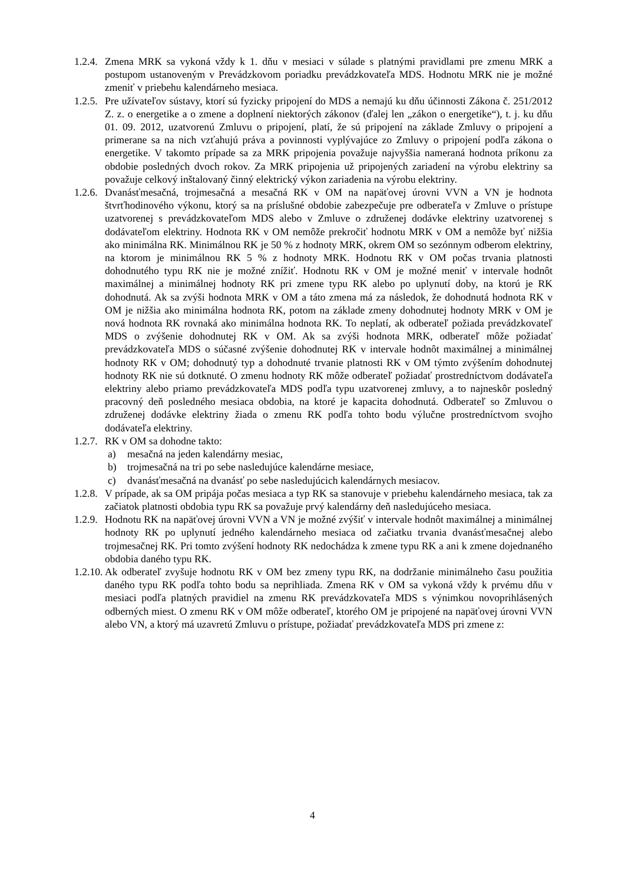1.2.4. Zmena MRK sa vykoná vždy k 1. dňu v mesiaci v súlade s platnými pravidlami pre zmenu MRK a postupom ustanoveným v Prevádzkovom poriadku prevádzkovateľa MDS. Hodnotu MRK nie je možné zmeniť v priebehu kalendárneho mesiaca.
1.2.5. Pre užívateľov sústavy, ktorí sú fyzicky pripojení do MDS a nemajú ku dňu účinnosti Zákona č. 251/2012 Z. z. o energetike a o zmene a doplnení niektorých zákonov (ďalej len „zákon o energetike“), t. j. ku dňu 01. 09. 2012, uzatvorenú Zmluvu o pripojení, platí, že sú pripojení na základe Zmluvy o pripojení a primerane sa na nich vzťahujú práva a povinnosti vyplývajúce zo Zmluvy o pripojení podľa zákona o energetike. V takomto prípade sa za MRK pripojenia považuje najvyššia nameraná hodnota príkonu za obdobie posledných dvoch rokov. Za MRK pripojenia už pripojených zariadení na výrobu elektriny sa považuje celkový inštalovaný činný elektrický výkon zariadenia na výrobu elektriny.
1.2.6. Dvanásťmesačná, trojmesačná a mesačná RK v OM na napäťovej úrovni VVN a VN je hodnota štvrťhodinového výkonu, ktorý sa na príslušné obdobie zabezpečuje pre odberateľa v Zmluve o prístupe uzatvorenej s prevádzkovateľom MDS alebo v Zmluve o združenej dodávke elektriny uzatvorenej s dodávateľom elektriny. Hodnota RK v OM nemôže prekročiť hodnotu MRK v OM a nemôže byť nižšia ako minimálna RK. Minimálnou RK je 50 % z hodnoty MRK, okrem OM so sezónnym odberom elektriny, na ktorom je minimálnou RK 5 % z hodnoty MRK. Hodnotu RK v OM počas trvania platnosti dohodnutého typu RK nie je možné znížiť. Hodnotu RK v OM je možné meniť v intervale hodnôt maximálnej a minimálnej hodnoty RK pri zmene typu RK alebo po uplynutí doby, na ktorú je RK dohodnutá. Ak sa zvýši hodnota MRK v OM a táto zmena má za následok, že dohodnutá hodnota RK v OM je nižšia ako minimálna hodnota RK, potom na základe zmeny dohodnutej hodnoty MRK v OM je nová hodnota RK rovnaká ako minimálna hodnota RK. To neplatí, ak odberateľ požiada prevádzkovateľ MDS o zvýšenie dohodnutej RK v OM. Ak sa zvýši hodnota MRK, odberateľ môže požiadať prevádzkovateľa MDS o súčasné zvýšenie dohodnutej RK v intervale hodnôt maximálnej a minimálnej hodnoty RK v OM; dohodnutý typ a dohodnuté trvanie platnosti RK v OM týmto zvýšením dohodnutej hodnoty RK nie sú dotknuté. O zmenu hodnoty RK môže odberateľ požiadať prostredníctvom dodávateľa elektriny alebo priamo prevádzkovateľa MDS podľa typu uzatvorenej zmluvy, a to najneskôr posledný pracovný deň posledného mesiaca obdobia, na ktoré je kapacita dohodnutá. Odberateľ so Zmluvou o združenej dodávke elektriny žiada o zmenu RK podľa tohto bodu výlučne prostredníctvom svojho dodávateľa elektriny.
1.2.7. RK v OM sa dohodne takto:
a) mesačná na jeden kalendárny mesiac,
b) trojmesačná na tri po sebe nasledujúce kalendárne mesiace,
c) dvanásťmesačná na dvanásť po sebe nasledujúcich kalendárnych mesiacov.
1.2.8. V prípade, ak sa OM pripája počas mesiaca a typ RK sa stanovuje v priebehu kalendárneho mesiaca, tak za začiatok platnosti obdobia typu RK sa považuje prvý kalendárny deň nasledujúceho mesiaca.
1.2.9. Hodnotu RK na napäťovej úrovni VVN a VN je možné zvýšiť v intervale hodnôt maximálnej a minimálnej hodnoty RK po uplynutí jedného kalendárneho mesiaca od začiatku trvania dvanásťmesačnej alebo trojmesačnej RK. Pri tomto zvýšení hodnoty RK nedochádza k zmene typu RK a ani k zmene dojednaného obdobia daného typu RK.
1.2.10. Ak odberateľ zvyšuje hodnotu RK v OM bez zmeny typu RK, na dodržanie minimálneho času použitia daného typu RK podľa tohto bodu sa neprihliada. Zmena RK v OM sa vykoná vždy k prvému dňu v mesiaci podľa platných pravidiel na zmenu RK prevádzkovateľa MDS s výnimkou novoprihlásených odberných miest. O zmenu RK v OM môže odberateľ, ktorého OM je pripojené na napäťovej úrovni VVN alebo VN, a ktorý má uzavretú Zmluvu o prístupe, požiadať prevádzkovateľa MDS pri zmene z:
4